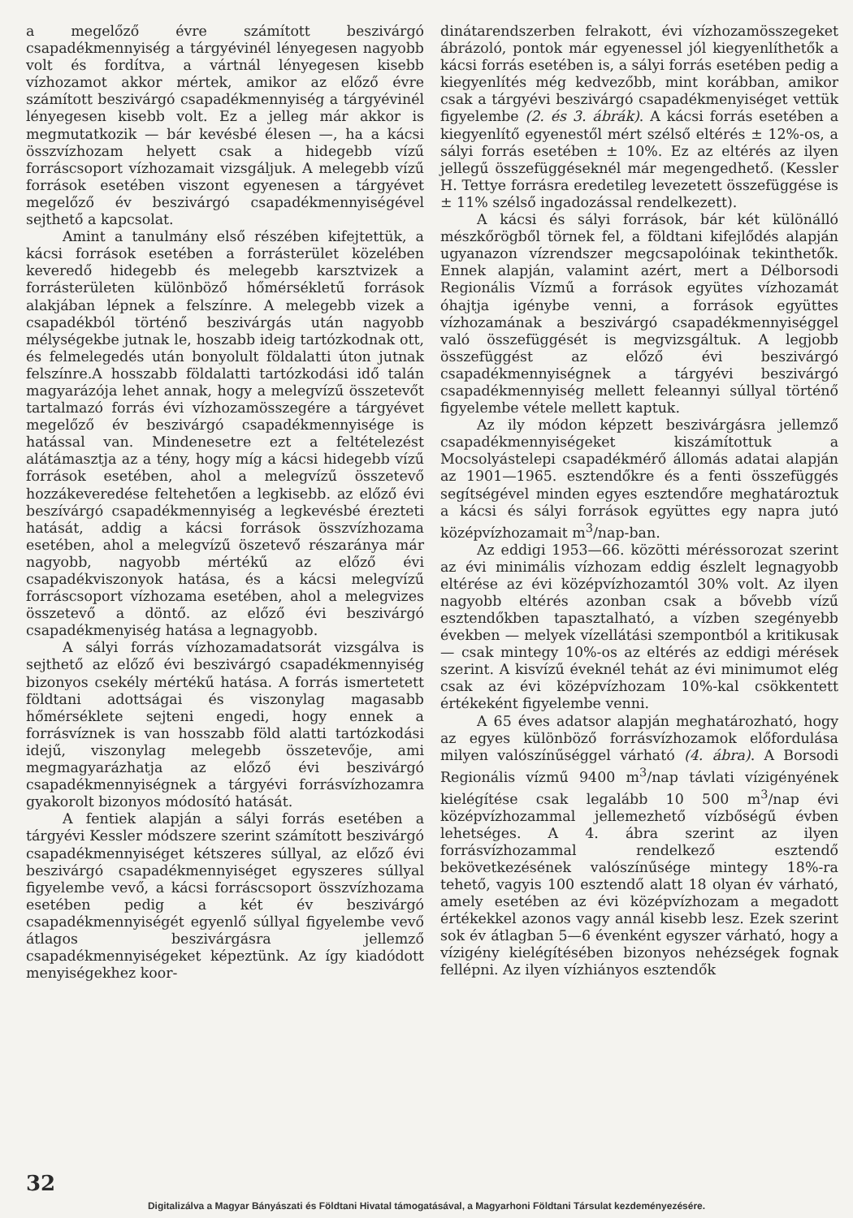a megelőző évre számított beszivárgó csapadékmennyiség a tárgyévinél lényegesen nagyobb volt és fordítva, a vártnál lényegesen kisebb vízhozamot akkor mértek, amikor az előző évre számított beszivárgó csapadékmennyiség a tárgyévinél lényegesen kisebb volt. Ez a jelleg már akkor is megmutatkozik — bár kevésbé élesen —, ha a kácsi összvízhozam helyett csak a hidegebb vízű forráscsoport vízhozamait vizsgáljuk. A melegebb vízű források esetében viszont egyenesen a tárgyévet megelőző év beszivárgó csapadékmennyiségével sejthető a kapcsolat.
Amint a tanulmány első részében kifejtettük, a kácsi források esetében a forrásterület közelében keveredő hidegebb és melegebb karsztvizek a forrásterületen különböző hőmérsékletű források alakjában lépnek a felszínre. A melegebb vizek a csapadékból történő beszivárgás után nagyobb mélységekbe jutnak le, hoszabb ideig tartózkodnak ott, és felmelegedés után bonyolult földalatti úton jutnak felszínre.A hosszabb földalatti tartózkodási idő talán magyarázója lehet annak, hogy a melegvízű összetevőt tartalmazó forrás évi vízhozamösszegére a tárgyévet megelőző év beszivárgó csapadékmennyisége is hatással van. Mindenesetre ezt a feltételezést alátámasztja az a tény, hogy míg a kácsi hidegebb vízű források esetében, ahol a melegvízű összetevő hozzákeveredése feltehetően a legkisebb. az előző évi beszívárgó csapadékmennyiség a legkevésbé érezteti hatását, addig a kácsi források összvízhozama esetében, ahol a melegvízű öszetevő részaránya már nagyobb, nagyobb mértékű az előző évi csapadékviszonyok hatása, és a kácsi melegvízű forráscsoport vízhozama esetében, ahol a melegvizes összetevő a döntő. az előző évi beszivárgó csapadékmenyiség hatása a legnagyobb.
A sályi forrás vízhozamadatsorát vizsgálva is sejthető az előző évi beszivárgó csapadékmennyiség bizonyos csekély mértékű hatása. A forrás ismertetett földtani adottságai és viszonylag magasabb hőmérséklete sejteni engedi, hogy ennek a forrásvíznek is van hosszabb föld alatti tartózkodási idejű, viszonylag melegebb összetevője, ami megmagyarázhatja az előző évi beszivárgó csapadékmennyiségnek a tárgyévi forrásvízhozamra gyakorolt bizonyos módosító hatását.
A fentiek alapján a sályi forrás esetében a tárgyévi Kessler módszere szerint számított beszivárgó csapadékmennyiséget kétszeres súllyal, az előző évi beszivárgó csapadékmennyiséget egyszeres súllyal figyelembe vevő, a kácsi forráscsoport összvízhozama esetében pedig a két év beszivárgó csapadékmennyiségét egyenlő súllyal figyelembe vevő átlagos beszivárgásra jellemző csapadékmennyiségeket képeztünk. Az így kiadódott menyiségekhez koor-
dinátarendszerben felrakott, évi vízhozamösszegeket ábrázoló, pontok már egyenessel jól kiegyenlíthetők a kácsi forrás esetében is, a sályi forrás esetében pedig a kiegyenlítés még kedvezőbb, mint korábban, amikor csak a tárgyévi beszivárgó csapadékmenyiséget vettük figyelembe (2. és 3. ábrák). A kácsi forrás esetében a kiegyenlítő egyenestől mért szélső eltérés ± 12%-os, a sályi forrás esetében ± 10%. Ez az eltérés az ilyen jellegű összefüggéseknél már megengedhető. (Kessler H. Tettye forrásra eredetileg levezetett összefüggése is ± 11% szélső ingadozással rendelkezett).
A kácsi és sályi források, bár két különálló mészkőrögből törnek fel, a földtani kifejlődés alapján ugyanazon vízrendszer megcsapolóinak tekinthetők. Ennek alapján, valamint azért, mert a Délborsodi Regionális Vízmű a források együtes vízhozamát óhajtja igénybe venni, a források együttes vízhozamának a beszivárgó csapadékmennyiséggel való összefüggését is megvizsgáltuk. A legjobb összefüggést az előző évi beszivárgó csapadékmennyiségnek a tárgyévi beszivárgó csapadékmennyiség mellett feleannyi súllyal történő figyelembe vétele mellett kaptuk.
Az ily módon képzett beszivárgásra jellemző csapadékmennyiségeket kiszámítottuk a Mocsolyástelepi csapadékmérő állomás adatai alapján az 1901—1965. esztendőkre és a fenti összefüggés segítségével minden egyes esztendőre meghatároztuk a kácsi és sályi források együttes egy napra jutó középvízhozamait m<sup>3</sup>/nap-ban.
Az eddigi 1953—66. közötti méréssorozat szerint az évi minimális vízhozam eddig észlelt legnagyobb eltérése az évi középvízhozamtól 30% volt. Az ilyen nagyobb eltérés azonban csak a bővebb vízű esztendőkben tapasztalható, a vízben szegényebb években — melyek vízellátási szempontból a kritikusak — csak mintegy 10%-os az eltérés az eddigi mérések szerint. A kisvízű éveknél tehát az évi minimumot elég csak az évi középvízhozam 10%-kal csökkentett értékeként figyelembe venni.
A 65 éves adatsor alapján meghatározható, hogy az egyes különböző forrásvízhozamok előfordulása milyen valószínűséggel várható (4. ábra). A Borsodi Regionális vízmű 9400 m<sup>3</sup>/nap távlati vízigényének kielégítése csak legalább 10 500 m<sup>3</sup>/nap évi középvízhozammal jellemezhető vízbőségű évben lehetséges. A 4. ábra szerint az ilyen forrásvízhozammal rendelkező esztendő bekövetkezésének valószínűsége mintegy 18%-ra tehető, vagyis 100 esztendő alatt 18 olyan év várható, amely esetében az évi középvízhozam a megadott értékekkel azonos vagy annál kisebb lesz. Ezek szerint sok év átlagban 5—6 évenként egyszer várható, hogy a vízigény kielégítésében bizonyos nehézségek fognak fellépni. Az ilyen vízhiányos esztendők
32
Digitalizálva a Magyar Bányászati és Földtani Hivatal támogatásával, a Magyarhoni Földtani Társulat kezdeményezésére.